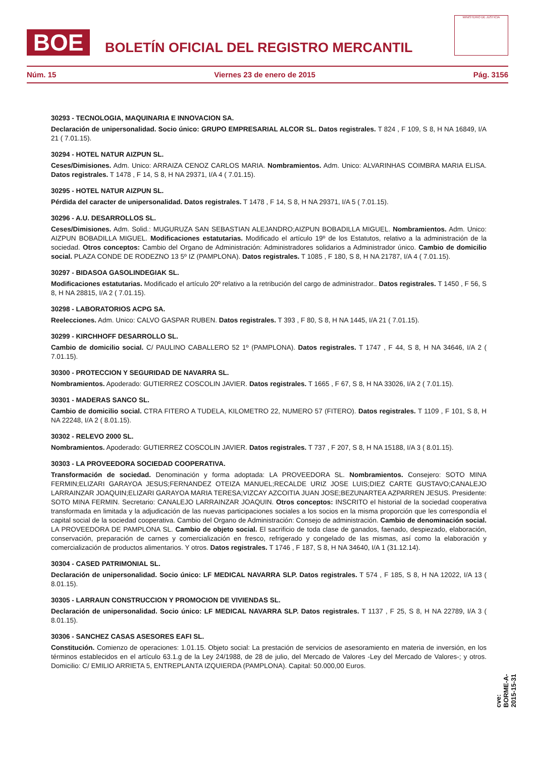BOE
BOLETÍN OFICIAL DEL REGISTRO MERCANTIL
MINISTERIO DE JUSTICIA
Núm. 15 Viernes 23 de enero de 2015 Pág. 3156
30293 - TECNOLOGIA, MAQUINARIA E INNOVACION SA.
Declaración de unipersonalidad. Socio único: GRUPO EMPRESARIAL ALCOR SL. Datos registrales. T 824 , F 109, S 8, H NA 16849, I/A 21 ( 7.01.15).
30294 - HOTEL NATUR AIZPUN SL.
Ceses/Dimisiones. Adm. Unico: ARRAIZA CENOZ CARLOS MARIA. Nombramientos. Adm. Unico: ALVARINHAS COIMBRA MARIA ELISA. Datos registrales. T 1478 , F 14, S 8, H NA 29371, I/A 4 ( 7.01.15).
30295 - HOTEL NATUR AIZPUN SL.
Pérdida del caracter de unipersonalidad. Datos registrales. T 1478 , F 14, S 8, H NA 29371, I/A 5 ( 7.01.15).
30296 - A.U. DESARROLLOS SL.
Ceses/Dimisiones. Adm. Solid.: MUGURUZA SAN SEBASTIAN ALEJANDRO;AIZPUN BOBADILLA MIGUEL. Nombramientos. Adm. Unico: AIZPUN BOBADILLA MIGUEL. Modificaciones estatutarias. Modificado el artículo 19º de los Estatutos, relativo a la administración de la sociedad. Otros conceptos: Cambio del Organo de Administración: Administradores solidarios a Administrador único. Cambio de domicilio social. PLAZA CONDE DE RODEZNO 13 5º IZ (PAMPLONA). Datos registrales. T 1085 , F 180, S 8, H NA 21787, I/A 4 ( 7.01.15).
30297 - BIDASOA GASOLINDEGIAK SL.
Modificaciones estatutarias. Modificado el artículo 20º relativo a la retribución del cargo de administrador.. Datos registrales. T 1450 , F 56, S 8, H NA 28815, I/A 2 ( 7.01.15).
30298 - LABORATORIOS ACPG SA.
Reelecciones. Adm. Unico: CALVO GASPAR RUBEN. Datos registrales. T 393 , F 80, S 8, H NA 1445, I/A 21 ( 7.01.15).
30299 - KIRCHHOFF DESARROLLO SL.
Cambio de domicilio social. C/ PAULINO CABALLERO 52 1º (PAMPLONA). Datos registrales. T 1747 , F 44, S 8, H NA 34646, I/A 2 ( 7.01.15).
30300 - PROTECCION Y SEGURIDAD DE NAVARRA SL.
Nombramientos. Apoderado: GUTIERREZ COSCOLIN JAVIER. Datos registrales. T 1665 , F 67, S 8, H NA 33026, I/A 2 ( 7.01.15).
30301 - MADERAS SANCO SL.
Cambio de domicilio social. CTRA FITERO A TUDELA, KILOMETRO 22, NUMERO 57 (FITERO). Datos registrales. T 1109 , F 101, S 8, H NA 22248, I/A 2 ( 8.01.15).
30302 - RELEVO 2000 SL.
Nombramientos. Apoderado: GUTIERREZ COSCOLIN JAVIER. Datos registrales. T 737 , F 207, S 8, H NA 15188, I/A 3 ( 8.01.15).
30303 - LA PROVEEDORA SOCIEDAD COOPERATIVA.
Transformación de sociedad. Denominación y forma adoptada: LA PROVEEDORA SL. Nombramientos. Consejero: SOTO MINA FERMIN;ELIZARI GARAYOA JESUS;FERNANDEZ OTEIZA MANUEL;RECALDE URIZ JOSE LUIS;DIEZ CARTE GUSTAVO;CANALEJO LARRAINZAR JOAQUIN;ELIZARI GARAYOA MARIA TERESA;VIZCAY AZCOITIA JUAN JOSE;BEZUNARTEA AZPARREN JESUS. Presidente: SOTO MINA FERMIN. Secretario: CANALEJO LARRAINZAR JOAQUIN. Otros conceptos: INSCRITO el historial de la sociedad cooperativa transformada en limitada y la adjudicación de las nuevas participaciones sociales a los socios en la misma proporción que les correspondía el capital social de la sociedad cooperativa. Cambio del Organo de Administración: Consejo de administración. Cambio de denominación social. LA PROVEEDORA DE PAMPLONA SL. Cambio de objeto social. El sacrificio de toda clase de ganados, faenado, despiezado, elaboración, conservación, preparación de carnes y comercialización en fresco, refrigerado y congelado de las mismas, así como la elaboración y comercialización de productos alimentarios. Y otros. Datos registrales. T 1746 , F 187, S 8, H NA 34640, I/A 1 (31.12.14).
30304 - CASED PATRIMONIAL SL.
Declaración de unipersonalidad. Socio único: LF MEDICAL NAVARRA SLP. Datos registrales. T 574 , F 185, S 8, H NA 12022, I/A 13 ( 8.01.15).
30305 - LARRAUN CONSTRUCCION Y PROMOCION DE VIVIENDAS SL.
Declaración de unipersonalidad. Socio único: LF MEDICAL NAVARRA SLP. Datos registrales. T 1137 , F 25, S 8, H NA 22789, I/A 3 ( 8.01.15).
30306 - SANCHEZ CASAS ASESORES EAFI SL.
Constitución. Comienzo de operaciones: 1.01.15. Objeto social: La prestación de servicios de asesoramiento en materia de inversión, en los términos establecidos en el artículo 63.1.g de la Ley 24/1988, de 28 de julio, del Mercado de Valores -Ley del Mercado de Valores-; y otros. Domicilio: C/ EMILIO ARRIETA 5, ENTREPLANTA IZQUIERDA (PAMPLONA). Capital: 50.000,00 Euros.
cve: BORME-A-2015-15-31